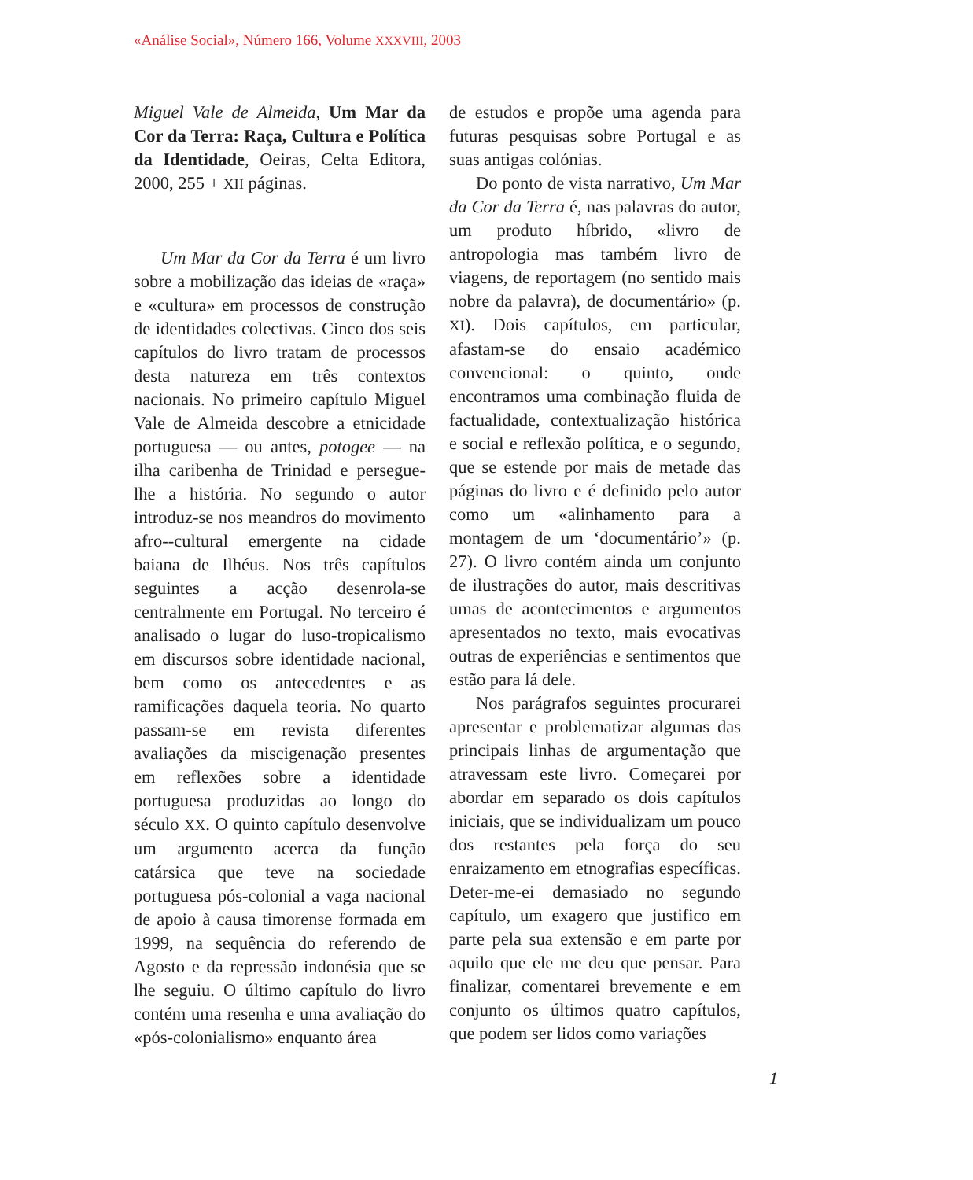«Análise Social», Número 166, Volume XXXVIII, 2003
Miguel Vale de Almeida, Um Mar da Cor da Terra: Raça, Cultura e Política da Identidade, Oeiras, Celta Editora, 2000, 255 + XII páginas.
Um Mar da Cor da Terra é um livro sobre a mobilização das ideias de «raça» e «cultura» em processos de construção de identidades colectivas. Cinco dos seis capítulos do livro tratam de processos desta natureza em três contextos nacionais. No primeiro capítulo Miguel Vale de Almeida descobre a etnicidade portuguesa — ou antes, potogee — na ilha caribenha de Trinidad e persegue-lhe a história. No segundo o autor introduz-se nos meandros do movimento afro--cultural emergente na cidade baiana de Ilhéus. Nos três capítulos seguintes a acção desenrola-se centralmente em Portugal. No terceiro é analisado o lugar do luso-tropicalismo em discursos sobre identidade nacional, bem como os antecedentes e as ramificações daquela teoria. No quarto passam-se em revista diferentes avaliações da miscigenação presentes em reflexões sobre a identidade portuguesa produzidas ao longo do século XX. O quinto capítulo desenvolve um argumento acerca da função catársica que teve na sociedade portuguesa pós-colonial a vaga nacional de apoio à causa timorense formada em 1999, na sequência do referendo de Agosto e da repressão indonésia que se lhe seguiu. O último capítulo do livro contém uma resenha e uma avaliação do «pós-colonialismo» enquanto área
de estudos e propõe uma agenda para futuras pesquisas sobre Portugal e as suas antigas colónias.
Do ponto de vista narrativo, Um Mar da Cor da Terra é, nas palavras do autor, um produto híbrido, «livro de antropologia mas também livro de viagens, de reportagem (no sentido mais nobre da palavra), de documentário» (p. XI). Dois capítulos, em particular, afastam-se do ensaio académico convencional: o quinto, onde encontramos uma combinação fluida de factualidade, contextualização histórica e social e reflexão política, e o segundo, que se estende por mais de metade das páginas do livro e é definido pelo autor como um «alinhamento para a montagem de um ‘documentário’» (p. 27). O livro contém ainda um conjunto de ilustrações do autor, mais descritivas umas de acontecimentos e argumentos apresentados no texto, mais evocativas outras de experiências e sentimentos que estão para lá dele.
Nos parágrafos seguintes procurarei apresentar e problematizar algumas das principais linhas de argumentação que atravessam este livro. Começarei por abordar em separado os dois capítulos iniciais, que se individualizam um pouco dos restantes pela força do seu enraizamento em etnografias específicas. Deter-me-ei demasiado no segundo capítulo, um exagero que justifico em parte pela sua extensão e em parte por aquilo que ele me deu que pensar. Para finalizar, comentarei brevemente e em conjunto os últimos quatro capítulos, que podem ser lidos como variações
1